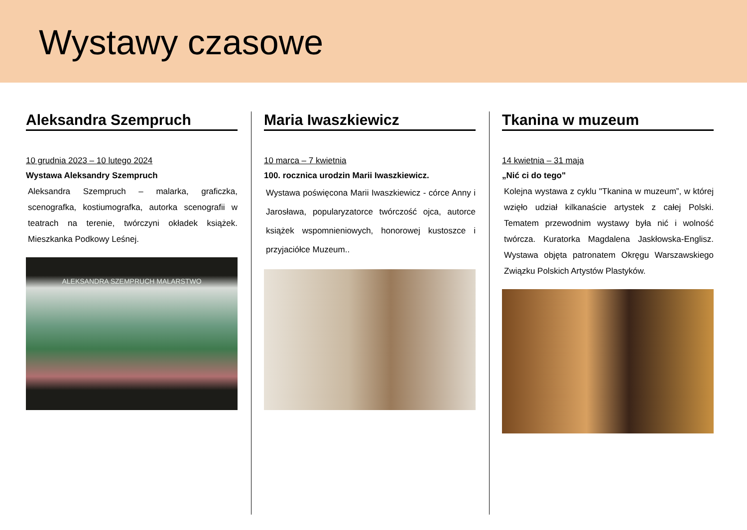Wystawy czasowe
Aleksandra Szempruch
10 grudnia 2023 – 10 lutego 2024
Wystawa Aleksandry Szempruch
Aleksandra Szempruch – malarka, graficzka, scenografka, kostiumografka, autorka scenografii w teatrach na terenie, twórczyni okładek książek. Mieszkanka Podkowy Leśnej.
ALEKSANDRA SZEMPRUCH MALARSTWO
Maria Iwaszkiewicz
10 marca – 7 kwietnia
100. rocznica urodzin Marii Iwaszkiewicz.
Wystawa poświęcona Marii Iwaszkiewicz - córce Anny i Jarosława, popularyzatorce twórczość ojca, autorce książek wspomnieniowych, honorowej kustoszce i przyjaciółce Muzeum..
Tkanina w muzeum
14 kwietnia – 31 maja
„Nić ci do tego"
Kolejna wystawa z cyklu "Tkanina w muzeum”, w której wzięło udział kilkanaście artystek z całej Polski. Tematem przewodnim wystawy była nić i wolność twórcza. Kuratorka Magdalena Jaskłowska-Englisz. Wystawa objęta patronatem Okręgu Warszawskiego Związku Polskich Artystów Plastyków.